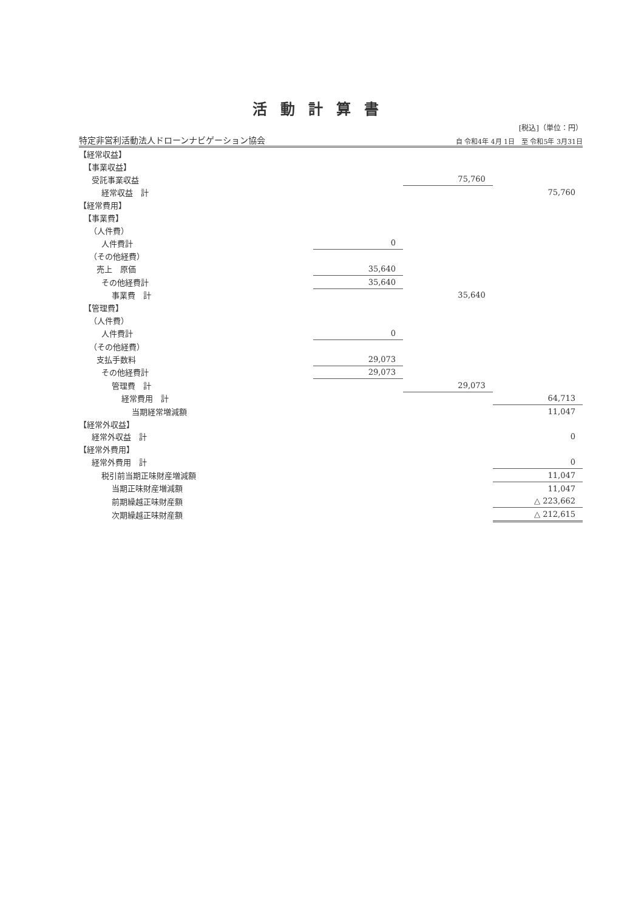活動計算書
[税込]（単位：円）
特定非営利活動法人ドローンナビゲーション協会 自 令和4年 4月 1日　至 令和5年 3月31日
| 【経常収益】 | | | |
| 【事業収益】 | | | |
| 受託事業収益 | | 75,760 | |
| 経常収益 計 | | | 75,760 |
| 【経常費用】 | | | |
| 【事業費】 | | | |
| （人件費） | | | |
| 人件費計 | 0 | | |
| （その他経費） | | | |
| 売上 原価 | 35,640 | | |
| その他経費計 | 35,640 | | |
| 事業費 計 | | 35,640 | |
| 【管理費】 | | | |
| （人件費） | | | |
| 人件費計 | 0 | | |
| （その他経費） | | | |
| 支払手数料 | 29,073 | | |
| その他経費計 | 29,073 | | |
| 管理費 計 | | 29,073 | |
| 経常費用 計 | | | 64,713 |
| 当期経常増減額 | | | 11,047 |
| 【経常外収益】 | | | |
| 経常外収益 計 | | | 0 |
| 【経常外費用】 | | | |
| 経常外費用 計 | | | 0 |
| 税引前当期正味財産増減額 | | | 11,047 |
| 当期正味財産増減額 | | | 11,047 |
| 前期繰越正味財産額 | | | △ 223,662 |
| 次期繰越正味財産額 | | | △ 212,615 |